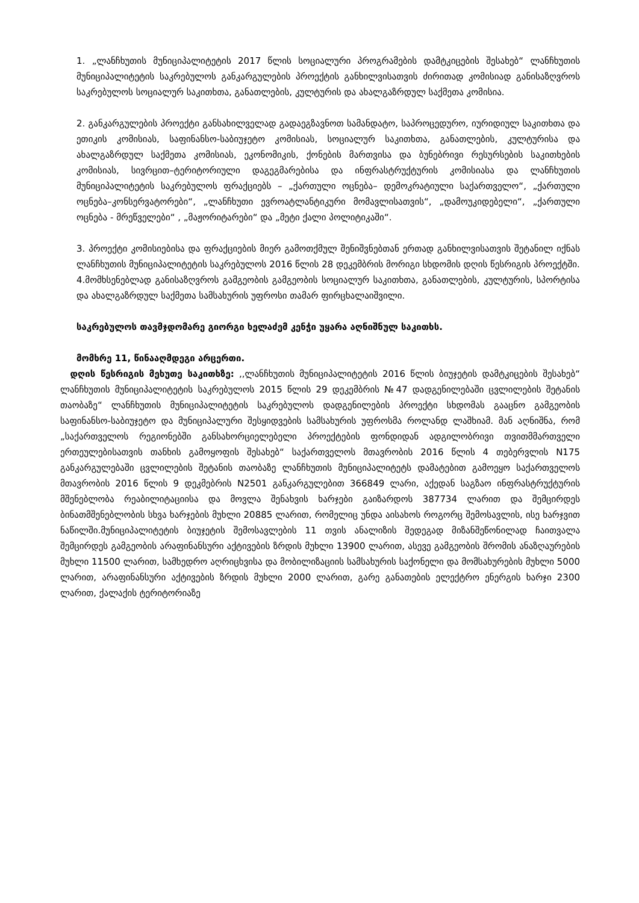1. „ლანჩხუთის მუნიციპალიტეტის 2017 წლის სოციალური პროგრამების დამტკიცების შესახებ“ ლანჩხუთის მუნიციპალიტეტის საკრებულოს განკარგულების პროექტის განხილვისათვის ძირითად კომისიად განისაზღვროს საკრებულოს სოციალურ საკითხთა, განათლების, კულტურის და ახალგაზრდულ საქმეთა კომისია.
2. განკარგულების პროექტი განსახილველად გადაეგზავნოთ სამანდატო, საპროცედურო, იურიდიულ საკითხთა და ეთიკის კომისიას, საფინანსო-საბიუჯეტო კომისიას, სოციალურ საკითხთა, განათლების, კულტურისა და ახალგაზრდულ საქმეთა კომისიას, ეკონომიკის, ქონების მართვისა და ბუნებრივი რესურსების საკითხების კომისიას, სივრცით–ტერიტორიული დაგეგმარებისა და ინფრასტრუქტურის კომისიასა და ლანჩხუთის მუნიციპალიტეტის საკრებულოს ფრაქციებს – „ქართული ოცნება– დემოკრატიული საქართველო“, „ქართული ოცნება–კონსერვატორები“, „ლანჩხუთი ევროატლანტიკური მომავლისათვის“, „დამოუკიდებელი“, „ქართული ოცნება - მრეწველები“ , „მაჟორიტარები“ და „მეტი ქალი პოლიტიკაში“.
3. პროექტი კომისიებისა და ფრაქციების მიერ გამოთქმულ შენიშვნებთან ერთად განხილვისათვის შეტანილ იქნას ლანჩხუთის მუნიციპალიტეტის საკრებულოს 2016 წლის 28 დეკემბრის მორიგი სხდომის დღის წესრიგის პროექტში.
4.მომხსენებლად განისაზღვროს გამგეობის გამგეობის სოციალურ საკითხთა, განათლების, კულტურის, სპორტისა და ახალგაზრდულ საქმეთა სამსახურის უფროსი თამარ ფირცხალაიშვილი.
საკრებულოს თავმჯდომარე გიორგი ხელაძემ კენჭი უყარა აღნიშნულ საკითხს.
მომხრე 11, წინააღმდეგი არცერთი.
დღის წესრიგის მეხუთე საკითხზე: ,,ლანჩხუთის მუნიციპალიტეტის 2016 წლის ბიუჯეტის დამტკიცების შესახებ“ ლანჩხუთის მუნიციპალიტეტის საკრებულოს 2015 წლის 29 დეკემბრის №47 დადგენილებაში ცვლილების შეტანის თაობაზე“ ლანჩხუთის მუნიციპალიტეტის საკრებულოს დადგენილების პროექტი სხდომას გააცნო გამგეობის საფინანსო-საბიუჯეტო და მუნიციპალური შესყიდვების სამსახურის უფროსმა როლანდ ლაშხიამ. მან აღნიშნა, რომ „საქართველოს რეგიონებში განსახორციელებელი პროექტების ფონდიდან ადგილობრივი თვითმმართველი ერთეულებისათვის თანხის გამოყოფის შესახებ“ საქართველოს მთავრობის 2016 წლის 4 თებერვლის N175 განკარგულებაში ცვლილების შეტანის თაობაზე ლანჩხუთის მუნიციპალიტეტს დამატებით გამოეყო საქართველოს მთავრობის 2016 წლის 9 დეკმებრის N2501 განკარგულებით 366849 ლარი, აქედან საგზაო ინფრასტრუქტურის მშენებლობა რეაბილიტაციისა და მოვლა შენახვის ხარჯები გაიზარდოს 387734 ლარით და შემცირდეს ბინათმშენებლობის სხვა ხარჯების მუხლი 20885 ლარით, რომელიც უნდა აისახოს როგორც შემოსავლის, ისე ხარჯვით ნაწილში.მუნიციპალიტეტის ბიუჯეტის შემოსავლების 11 თვის ანალიზის შედეგად მიზანშეწონილად ჩაითვალა შემცირდეს გამგეობის არაფინანსური აქტივების ზრდის მუხლი 13900 ლარით, ასევე გამგეობის შრომის ანაზღაურების მუხლი 11500 ლარით, სამხედრო აღრიცხვისა და მობილიზაციის სამსახურის საქონელი და მომსახურების მუხლი 5000 ლარით, არაფინანსური აქტივების ზრდის მუხლი 2000 ლარით, გარე განათების ელექტრო ენერგის ხარჯი 2300 ლარით, ქალაქის ტერიტორიაზე